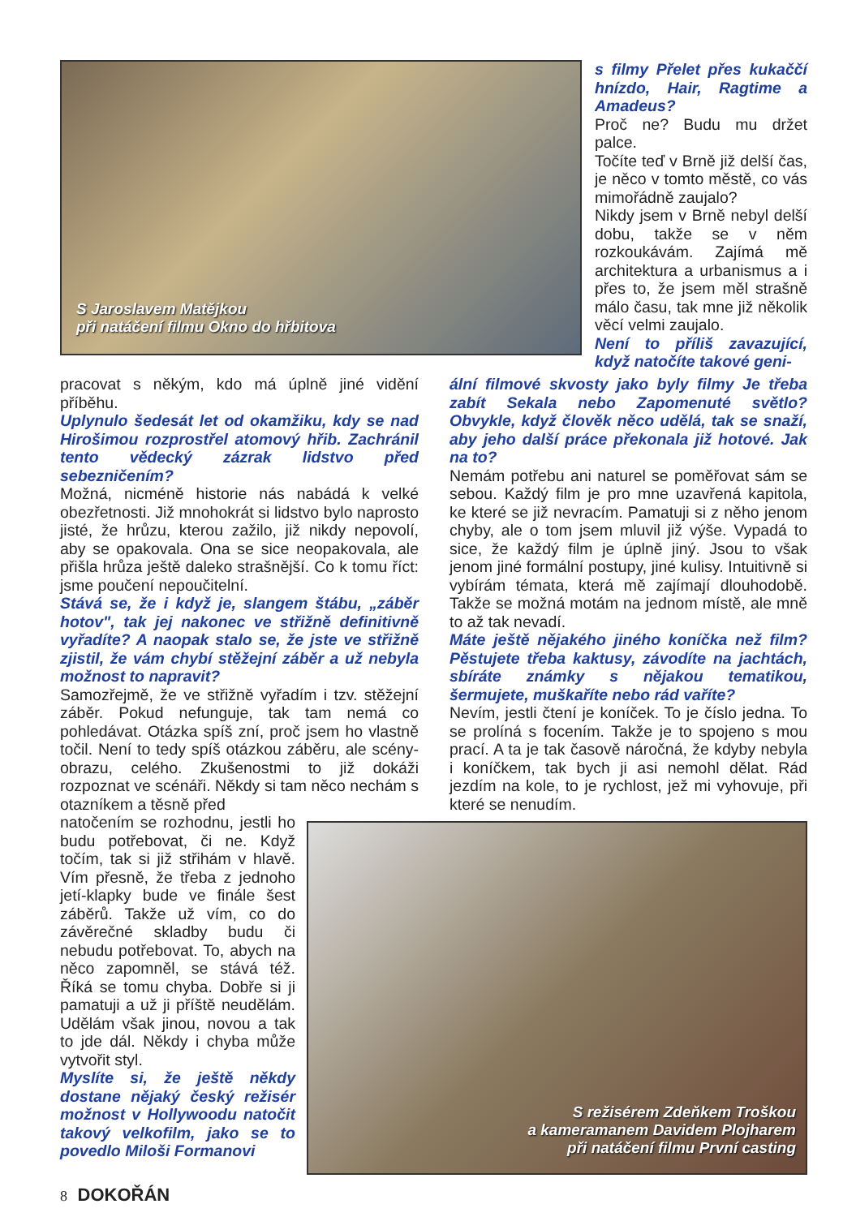S Jaroslavem Matějkou
při natáčení filmu Okno do hřbitova
s filmy Přelet přes kukaččí hnízdo, Hair, Ragtime a Amadeus?
Proč ne? Budu mu držet palce.
Točíte teď v Brně již delší čas, je něco v tomto městě, co vás mimořádně zaujalo?
Nikdy jsem v Brně nebyl delší dobu, takže se v něm rozkoukávám. Zajímá mě architektura a urbanismus a i přes to, že jsem měl strašně málo času, tak mne již několik věcí velmi zaujalo.
Není to příliš zavazující, když natočíte takové geni-
pracovat s někým, kdo má úplně jiné vidění příběhu.
Uplynulo šedesát let od okamžiku, kdy se nad Hirošimou rozprostřel atomový hřib. Zachránil tento vědecký zázrak lidstvo před sebezničením?
Možná, nicméně historie nás nabádá k velké obezřetnosti. Již mnohokrát si lidstvo bylo naprosto jisté, že hrůzu, kterou zažilo, již nikdy nepovolí, aby se opakovala. Ona se sice neopakovala, ale přišla hrůza ještě daleko strašnější. Co k tomu říct: jsme poučení nepoučitelní.
Stává se, že i když je, slangem štábu, „záběr hotov", tak jej nakonec ve střižně definitivně vyřadíte? A naopak stalo se, že jste ve střižně zjistil, že vám chybí stěžejní záběr a už nebyla možnost to napravit?
Samozřejmě, že ve střižně vyřadím i tzv. stěžejní záběr. Pokud nefunguje, tak tam nemá co pohledávat. Otázka spíš zní, proč jsem ho vlastně točil. Není to tedy spíš otázkou záběru, ale scény-obrazu, celého. Zkušenostmi to již dokáži rozpoznat ve scénáři. Někdy si tam něco nechám s otazníkem a těsně před
natočením se rozhodnu, jestli ho budu potřebovat, či ne. Když točím, tak si již střihám v hlavě. Vím přesně, že třeba z jednoho jetí-klapky bude ve finále šest záběrů. Takže už vím, co do závěrečné skladby budu či nebudu potřebovat. To, abych na něco zapomněl, se stává též. Říká se tomu chyba. Dobře si ji pamatuji a už ji příště neudělám. Udělám však jinou, novou a tak to jde dál. Někdy i chyba může vytvořit styl.
Myslíte si, že ještě někdy dostane nějaký český režisér možnost v Hollywoodu natočit takový velkofilm, jako se to povedlo Miloši Formanovi
ální filmové skvosty jako byly filmy Je třeba zabít Sekala nebo Zapomenuté světlo? Obvykle, když člověk něco udělá, tak se snaží, aby jeho další práce překonala již hotové. Jak na to?
Nemám potřebu ani naturel se poměřovat sám se sebou. Každý film je pro mne uzavřená kapitola, ke které se již nevracím. Pamatuji si z něho jenom chyby, ale o tom jsem mluvil již výše. Vypadá to sice, že každý film je úplně jiný. Jsou to však jenom jiné formální postupy, jiné kulisy. Intuitivně si vybírám témata, která mě zajímají dlouhodobě. Takže se možná motám na jednom místě, ale mně to až tak nevadí.
Máte ještě nějakého jiného koníčka než film? Pěstujete třeba kaktusy, závodíte na jachtách, sbíráte známky s nějakou tematikou, šermujete, muškaříte nebo rád vaříte?
Nevím, jestli čtení je koníček. To je číslo jedna. To se prolíná s focením. Takže je to spojeno s mou prací. A ta je tak časově náročná, že kdyby nebyla i koníčkem, tak bych ji asi nemohl dělat. Rád jezdím na kole, to je rychlost, jež mi vyhovuje, při které se nenudím.
S režisérem Zdeňkem Troškou
a kameramanem Davidem Plojharem
při natáčení filmu První casting
8 DOKOŘÁN